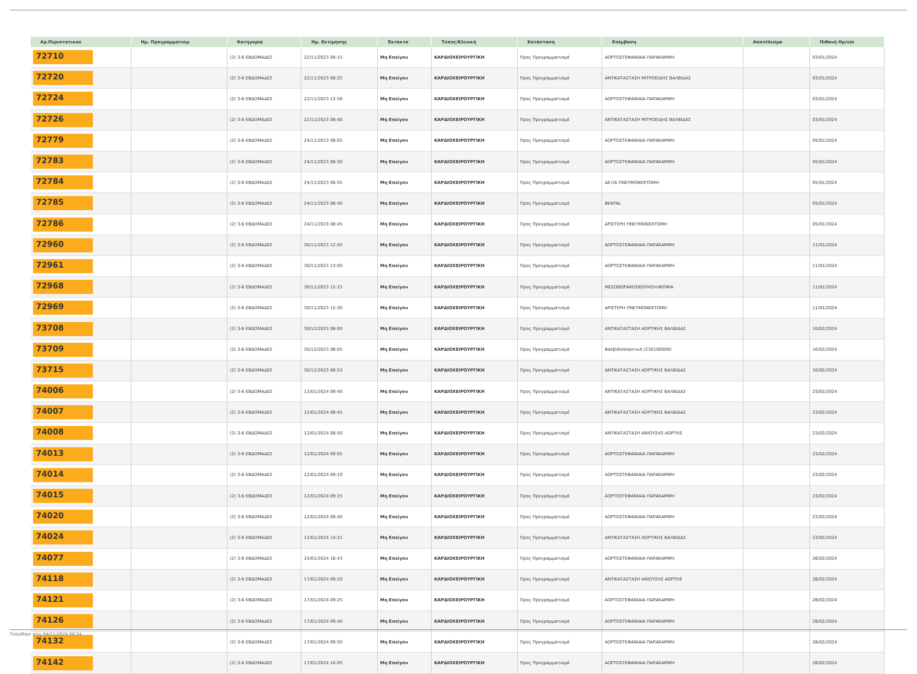| Αρ.Περιστατικού | Ημ. Προγραμματισμ | Κατηγορία | Ημ. Εκτίμησης | Έκτακτο | Τύπος/Κλινική | Κατάσταση | Επέμβαση | Αποτέλεσμα | Πιθανή Ημ/νία |
| --- | --- | --- | --- | --- | --- | --- | --- | --- | --- |
| 72710 | | (2) 3-6 ΕΒΔΟΜΑΔΕΣ | 22/11/2023 08:15 | Μη Επείγον | ΚΑΡΔΙΟΧΕΙΡΟΥΡΓΙΚΗ | Προς Προγραμματισμό | ΑΟΡΤΟΣΤΕΦΑΝΙΑΙΑ ΠΑΡΑΚΑΜΨΗ | | 03/01/2024 |
| 72720 | | (2) 3-6 ΕΒΔΟΜΑΔΕΣ | 22/11/2023 08:25 | Μη Επείγον | ΚΑΡΔΙΟΧΕΙΡΟΥΡΓΙΚΗ | Προς Προγραμματισμό | ΑΝΤΙΚΑΤΑΣΤΑΣΗ ΜΙΤΡΟΕΙΔΗΣ ΒΑΛΒΙΔΑΣ | | 03/01/2024 |
| 72724 | | (2) 3-6 ΕΒΔΟΜΑΔΕΣ | 22/11/2023 13:58 | Μη Επείγον | ΚΑΡΔΙΟΧΕΙΡΟΥΡΓΙΚΗ | Προς Προγραμματισμό | ΑΟΡΤΟΣΤΕΦΑΝΙΑΙΑ ΠΑΡΑΚΑΜΨΗ | | 03/01/2024 |
| 72726 | | (2) 3-6 ΕΒΔΟΜΑΔΕΣ | 22/11/2023 08:40 | Μη Επείγον | ΚΑΡΔΙΟΧΕΙΡΟΥΡΓΙΚΗ | Προς Προγραμματισμό | ΑΝΤΙΚΑΤΑΣΤΑΣΗ ΜΙΤΡΟΕΙΔΗΣ ΒΑΛΒΙΔΑΣ | | 03/01/2024 |
| 72779 | | (2) 3-6 ΕΒΔΟΜΑΔΕΣ | 24/11/2023 08:05 | Μη Επείγον | ΚΑΡΔΙΟΧΕΙΡΟΥΡΓΙΚΗ | Προς Προγραμματισμό | ΑΟΡΤΟΣΤΕΦΑΝΙΑΙΑ ΠΑΡΑΚΑΜΨΗ | | 05/01/2024 |
| 72783 | | (2) 3-6 ΕΒΔΟΜΑΔΕΣ | 24/11/2023 08:30 | Μη Επείγον | ΚΑΡΔΙΟΧΕΙΡΟΥΡΓΙΚΗ | Προς Προγραμματισμό | ΑΟΡΤΟΣΤΕΦΑΝΙΑΙΑ ΠΑΡΑΚΑΜΨΗ | | 05/01/2024 |
| 72784 | | (2) 3-6 ΕΒΔΟΜΑΔΕΣ | 24/11/2023 08:55 | Μη Επείγον | ΚΑΡΔΙΟΧΕΙΡΟΥΡΓΙΚΗ | Προς Προγραμματισμό | ΔΕΞΙΑ ΠΝΕΥΜΟΝΕΚΤΟΜΗ | | 05/01/2024 |
| 72785 | | (2) 3-6 ΕΒΔΟΜΑΔΕΣ | 24/11/2023 08:40 | Μη Επείγον | ΚΑΡΔΙΟΧΕΙΡΟΥΡΓΙΚΗ | Προς Προγραμματισμό | BENTAL | | 05/01/2024 |
| 72786 | | (2) 3-6 ΕΒΔΟΜΑΔΕΣ | 24/11/2023 08:45 | Μη Επείγον | ΚΑΡΔΙΟΧΕΙΡΟΥΡΓΙΚΗ | Προς Προγραμματισμό | ΑΡΙΣΤΕΡΗ ΠΝΕΥΜΟΝΕΚΤΟΜΗ | | 05/01/2024 |
| 72960 | | (2) 3-6 ΕΒΔΟΜΑΔΕΣ | 30/11/2023 12:45 | Μη Επείγον | ΚΑΡΔΙΟΧΕΙΡΟΥΡΓΙΚΗ | Προς Προγραμματισμό | ΑΟΡΤΟΣΤΕΦΑΝΙΑΙΑ ΠΑΡΑΚΑΜΨΗ | | 11/01/2024 |
| 72961 | | (2) 3-6 ΕΒΔΟΜΑΔΕΣ | 30/11/2023 13:00 | Μη Επείγον | ΚΑΡΔΙΟΧΕΙΡΟΥΡΓΙΚΗ | Προς Προγραμματισμό | ΑΟΡΤΟΣΤΕΦΑΝΙΑΙΑ ΠΑΡΑΚΑΜΨΗ | | 11/01/2024 |
| 72968 | | (2) 3-6 ΕΒΔΟΜΑΔΕΣ | 30/11/2023 15:15 | Μη Επείγον | ΚΑΡΔΙΟΧΕΙΡΟΥΡΓΙΚΗ | Προς Προγραμματισμό | ΜΕΣΟΘΩΡΑΚΟΣΚΟΠΗΣΗ-ΒΙΟΨΙΑ | | 11/01/2024 |
| 72969 | | (2) 3-6 ΕΒΔΟΜΑΔΕΣ | 30/11/2023 15:30 | Μη Επείγον | ΚΑΡΔΙΟΧΕΙΡΟΥΡΓΙΚΗ | Προς Προγραμματισμό | ΑΡΙΣΤΕΡΗ ΠΝΕΥΜΟΝΕΚΤΟΜΗ | | 11/01/2024 |
| 73708 | | (2) 3-6 ΕΒΔΟΜΑΔΕΣ | 30/12/2023 08:00 | Μη Επείγον | ΚΑΡΔΙΟΧΕΙΡΟΥΡΓΙΚΗ | Προς Προγραμματισμό | ΑΝΤΙΚΑΤΑΣΤΑΣΗ ΑΟΡΤΙΚΗΣ ΒΑΛΒΙΔΑΣ | | 10/02/2024 |
| 73709 | | (2) 3-6 ΕΒΔΟΜΑΔΕΣ | 30/12/2023 08:05 | Μη Επείγον | ΚΑΡΔΙΟΧΕΙΡΟΥΡΓΙΚΗ | Προς Προγραμματισμό | Βαλβιδοπλαστική (230100009) | | 10/02/2024 |
| 73715 | | (2) 3-6 ΕΒΔΟΜΑΔΕΣ | 30/12/2023 08:53 | Μη Επείγον | ΚΑΡΔΙΟΧΕΙΡΟΥΡΓΙΚΗ | Προς Προγραμματισμό | ΑΝΤΙΚΑΤΑΣΤΑΣΗ ΑΟΡΤΙΚΗΣ ΒΑΛΒΙΔΑΣ | | 10/02/2024 |
| 74006 | | (2) 3-6 ΕΒΔΟΜΑΔΕΣ | 12/01/2024 08:40 | Μη Επείγον | ΚΑΡΔΙΟΧΕΙΡΟΥΡΓΙΚΗ | Προς Προγραμματισμό | ΑΝΤΙΚΑΤΑΣΤΑΣΗ ΑΟΡΤΙΚΗΣ ΒΑΛΒΙΔΑΣ | | 23/02/2024 |
| 74007 | | (2) 3-6 ΕΒΔΟΜΑΔΕΣ | 12/01/2024 08:45 | Μη Επείγον | ΚΑΡΔΙΟΧΕΙΡΟΥΡΓΙΚΗ | Προς Προγραμματισμό | ΑΝΤΙΚΑΤΑΣΤΑΣΗ ΑΟΡΤΙΚΗΣ ΒΑΛΒΙΔΑΣ | | 23/02/2024 |
| 74008 | | (2) 3-6 ΕΒΔΟΜΑΔΕΣ | 12/01/2024 08:50 | Μη Επείγον | ΚΑΡΔΙΟΧΕΙΡΟΥΡΓΙΚΗ | Προς Προγραμματισμό | ΑΝΤΙΚΑΤΑΣΤΑΣΗ ΑΝΙΟΥΣΗΣ ΑΟΡΤΗΣ | | 23/02/2024 |
| 74013 | | (2) 3-6 ΕΒΔΟΜΑΔΕΣ | 12/01/2024 09:05 | Μη Επείγον | ΚΑΡΔΙΟΧΕΙΡΟΥΡΓΙΚΗ | Προς Προγραμματισμό | ΑΟΡΤΟΣΤΕΦΑΝΙΑΙΑ ΠΑΡΑΚΑΜΨΗ | | 23/02/2024 |
| 74014 | | (2) 3-6 ΕΒΔΟΜΑΔΕΣ | 12/01/2024 09:10 | Μη Επείγον | ΚΑΡΔΙΟΧΕΙΡΟΥΡΓΙΚΗ | Προς Προγραμματισμό | ΑΟΡΤΟΣΤΕΦΑΝΙΑΙΑ ΠΑΡΑΚΑΜΨΗ | | 23/02/2024 |
| 74015 | | (2) 3-6 ΕΒΔΟΜΑΔΕΣ | 12/01/2024 09:15 | Μη Επείγον | ΚΑΡΔΙΟΧΕΙΡΟΥΡΓΙΚΗ | Προς Προγραμματισμό | ΑΟΡΤΟΣΤΕΦΑΝΙΑΙΑ ΠΑΡΑΚΑΜΨΗ | | 23/02/2024 |
| 74020 | | (2) 3-6 ΕΒΔΟΜΑΔΕΣ | 12/01/2024 09:40 | Μη Επείγον | ΚΑΡΔΙΟΧΕΙΡΟΥΡΓΙΚΗ | Προς Προγραμματισμό | ΑΟΡΤΟΣΤΕΦΑΝΙΑΙΑ ΠΑΡΑΚΑΜΨΗ | | 23/02/2024 |
| 74024 | | (2) 3-6 ΕΒΔΟΜΑΔΕΣ | 12/01/2024 14:21 | Μη Επείγον | ΚΑΡΔΙΟΧΕΙΡΟΥΡΓΙΚΗ | Προς Προγραμματισμό | ΑΝΤΙΚΑΤΑΣΤΑΣΗ ΑΟΡΤΙΚΗΣ ΒΑΛΒΙΔΑΣ | | 23/02/2024 |
| 74077 | | (2) 3-6 ΕΒΔΟΜΑΔΕΣ | 15/01/2024 16:43 | Μη Επείγον | ΚΑΡΔΙΟΧΕΙΡΟΥΡΓΙΚΗ | Προς Προγραμματισμό | ΑΟΡΤΟΣΤΕΦΑΝΙΑΙΑ ΠΑΡΑΚΑΜΨΗ | | 26/02/2024 |
| 74118 | | (2) 3-6 ΕΒΔΟΜΑΔΕΣ | 17/01/2024 09:20 | Μη Επείγον | ΚΑΡΔΙΟΧΕΙΡΟΥΡΓΙΚΗ | Προς Προγραμματισμό | ΑΝΤΙΚΑΤΑΣΤΑΣΗ ΑΝΙΟΥΣΗΣ ΑΟΡΤΗΣ | | 28/02/2024 |
| 74121 | | (2) 3-6 ΕΒΔΟΜΑΔΕΣ | 17/01/2024 09:25 | Μη Επείγον | ΚΑΡΔΙΟΧΕΙΡΟΥΡΓΙΚΗ | Προς Προγραμματισμό | ΑΟΡΤΟΣΤΕΦΑΝΙΑΙΑ ΠΑΡΑΚΑΜΨΗ | | 28/02/2024 |
| 74126 | | (2) 3-6 ΕΒΔΟΜΑΔΕΣ | 17/01/2024 09:40 | Μη Επείγον | ΚΑΡΔΙΟΧΕΙΡΟΥΡΓΙΚΗ | Προς Προγραμματισμό | ΑΟΡΤΟΣΤΕΦΑΝΙΑΙΑ ΠΑΡΑΚΑΜΨΗ | | 28/02/2024 |
| 74132 | | (2) 3-6 ΕΒΔΟΜΑΔΕΣ | 17/01/2024 09:50 | Μη Επείγον | ΚΑΡΔΙΟΧΕΙΡΟΥΡΓΙΚΗ | Προς Προγραμματισμό | ΑΟΡΤΟΣΤΕΦΑΝΙΑΙΑ ΠΑΡΑΚΑΜΨΗ | | 28/02/2024 |
| 74142 | | (2) 3-6 ΕΒΔΟΜΑΔΕΣ | 17/01/2024 10:05 | Μη Επείγον | ΚΑΡΔΙΟΧΕΙΡΟΥΡΓΙΚΗ | Προς Προγραμματισμό | ΑΟΡΤΟΣΤΕΦΑΝΙΑΙΑ ΠΑΡΑΚΑΜΨΗ | | 28/02/2024 |
Τυπώθηκε στις 04/11/2024 08:24